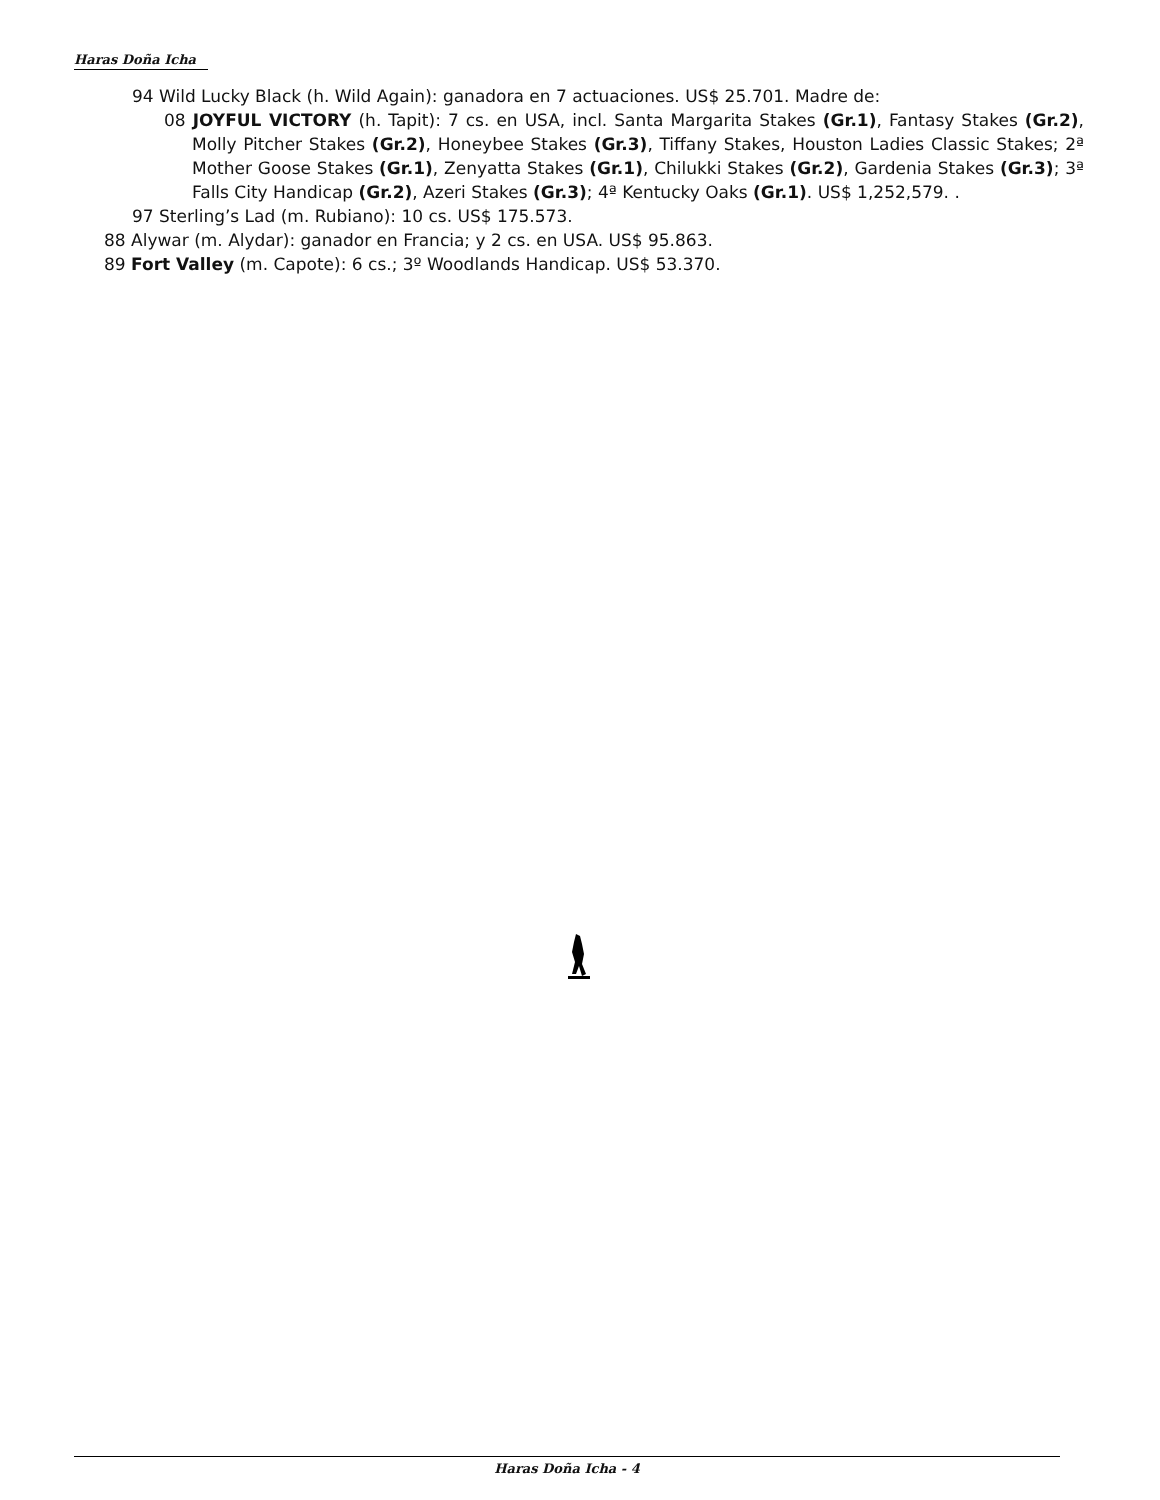Haras Doña Icha
94 Wild Lucky Black (h. Wild Again): ganadora en 7 actuaciones. US$ 25.701. Madre de:
08 JOYFUL VICTORY (h. Tapit): 7 cs. en USA, incl. Santa Margarita Stakes (Gr.1), Fantasy Stakes (Gr.2), Molly Pitcher Stakes (Gr.2), Honeybee Stakes (Gr.3), Tiffany Stakes, Houston Ladies Classic Stakes; 2ª Mother Goose Stakes (Gr.1), Zenyatta Stakes (Gr.1), Chilukki Stakes (Gr.2), Gardenia Stakes (Gr.3); 3ª Falls City Handicap (Gr.2), Azeri Stakes (Gr.3); 4ª Kentucky Oaks (Gr.1). US$ 1,252,579. .
97 Sterling’s Lad (m. Rubiano): 10 cs. US$ 175.573.
88 Alywar (m. Alydar): ganador en Francia; y 2 cs. en USA. US$ 95.863.
89 Fort Valley (m. Capote): 6 cs.; 3º Woodlands Handicap. US$ 53.370.
Haras Doña Icha - 4